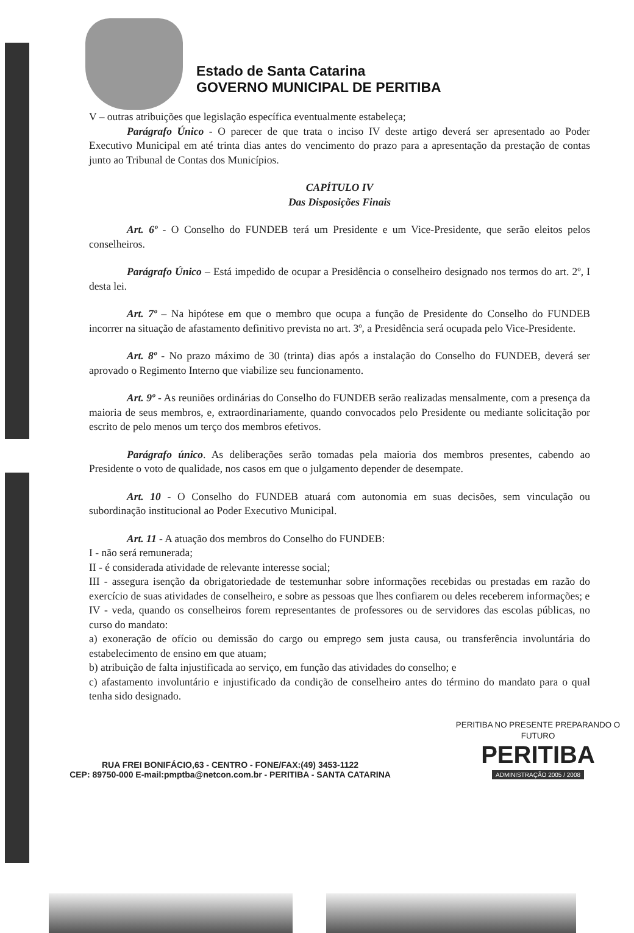Estado de Santa Catarina
GOVERNO MUNICIPAL DE PERITIBA
V – outras atribuições que legislação específica eventualmente estabeleça;
Parágrafo Único - O parecer de que trata o inciso IV deste artigo deverá ser apresentado ao Poder Executivo Municipal em até trinta dias antes do vencimento do prazo para a apresentação da prestação de contas junto ao Tribunal de Contas dos Municípios.
CAPÍTULO IV
Das Disposições Finais
Art. 6º - O Conselho do FUNDEB terá um Presidente e um Vice-Presidente, que serão eleitos pelos conselheiros.
Parágrafo Único – Está impedido de ocupar a Presidência o conselheiro designado nos termos do art. 2º, I desta lei.
Art. 7º – Na hipótese em que o membro que ocupa a função de Presidente do Conselho do FUNDEB incorrer na situação de afastamento definitivo prevista no art. 3º, a Presidência será ocupada pelo Vice-Presidente.
Art. 8º - No prazo máximo de 30 (trinta) dias após a instalação do Conselho do FUNDEB, deverá ser aprovado o Regimento Interno que viabilize seu funcionamento.
Art. 9º - As reuniões ordinárias do Conselho do FUNDEB serão realizadas mensalmente, com a presença da maioria de seus membros, e, extraordinariamente, quando convocados pelo Presidente ou mediante solicitação por escrito de pelo menos um terço dos membros efetivos.
Parágrafo único. As deliberações serão tomadas pela maioria dos membros presentes, cabendo ao Presidente o voto de qualidade, nos casos em que o julgamento depender de desempate.
Art. 10 - O Conselho do FUNDEB atuará com autonomia em suas decisões, sem vinculação ou subordinação institucional ao Poder Executivo Municipal.
Art. 11 - A atuação dos membros do Conselho do FUNDEB:
I - não será remunerada;
II - é considerada atividade de relevante interesse social;
III - assegura isenção da obrigatoriedade de testemunhar sobre informações recebidas ou prestadas em razão do exercício de suas atividades de conselheiro, e sobre as pessoas que lhes confiarem ou deles receberem informações; e
IV - veda, quando os conselheiros forem representantes de professores ou de servidores das escolas públicas, no curso do mandato:
a) exoneração de ofício ou demissão do cargo ou emprego sem justa causa, ou transferência involuntária do estabelecimento de ensino em que atuam;
b) atribuição de falta injustificada ao serviço, em função das atividades do conselho; e
c) afastamento involuntário e injustificado da condição de conselheiro antes do término do mandato para o qual tenha sido designado.
RUA FREI BONIFÁCIO,63 - CENTRO - FONE/FAX:(49) 3453-1122
CEP: 89750-000 E-mail:pmptba@netcon.com.br - PERITIBA - SANTA CATARINA
PERITIBA NO PRESENTE PREPARANDO O FUTURO
PERITIBA
ADMINISTRAÇÃO 2005 / 2008